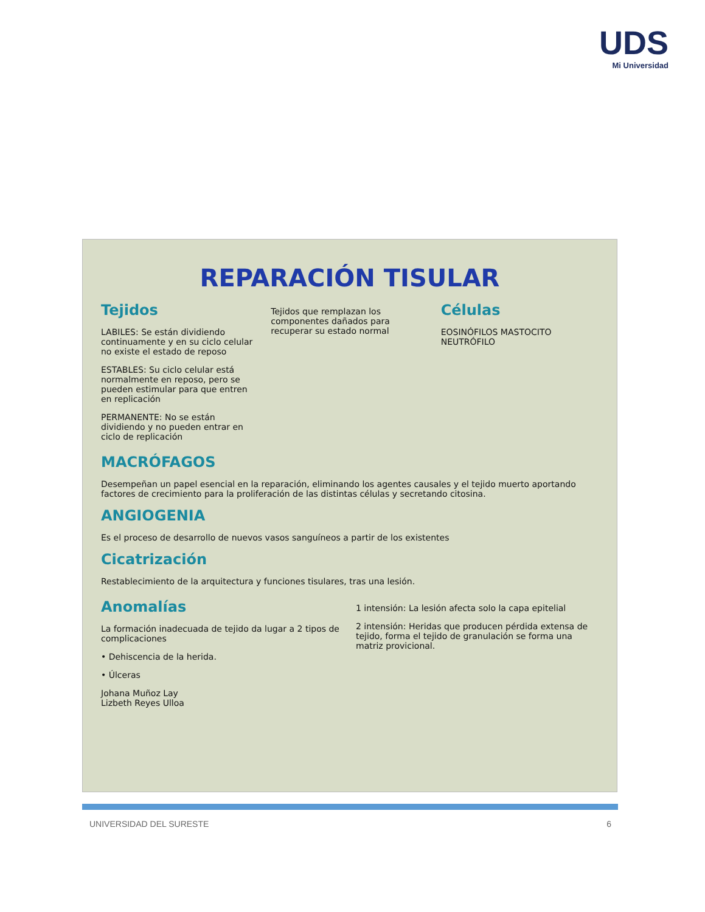UDS
Mi Universidad
REPARACIÓN TISULAR
Tejidos
LABILES: Se están dividiendo continuamente y en su ciclo celular no existe el estado de reposo
ESTABLES: Su ciclo celular está normalmente en reposo, pero se pueden estimular para que entren en replicación
PERMANENTE: No se están dividiendo y no pueden entrar en ciclo de replicación
Tejidos que remplazan los componentes dañados para recuperar su estado normal
Células
EOSINÓFILOS MASTOCITO NEUTRÓFILO
MACRÓFAGOS
Desempeñan un papel esencial en la reparación, eliminando los agentes causales y el tejido muerto aportando factores de crecimiento para la proliferación de las distintas células y secretando citosina.
ANGIOGENIA
Es el proceso de desarrollo de nuevos vasos sanguíneos a partir de los existentes
Cicatrización
Restablecimiento de la arquitectura y funciones tisulares, tras una lesión.
Anomalías
La formación inadecuada de tejido da lugar a 2 tipos de complicaciones
• Dehiscencia de la herida.
• Úlceras
Johana Muñoz Lay
Lizbeth Reyes Ulloa
1 intensión: La lesión afecta solo la capa epitelial
2 intensión: Heridas que producen pérdida extensa de tejido, forma el tejido de granulación se forma una matriz provicional.
UNIVERSIDAD DEL SURESTE 6